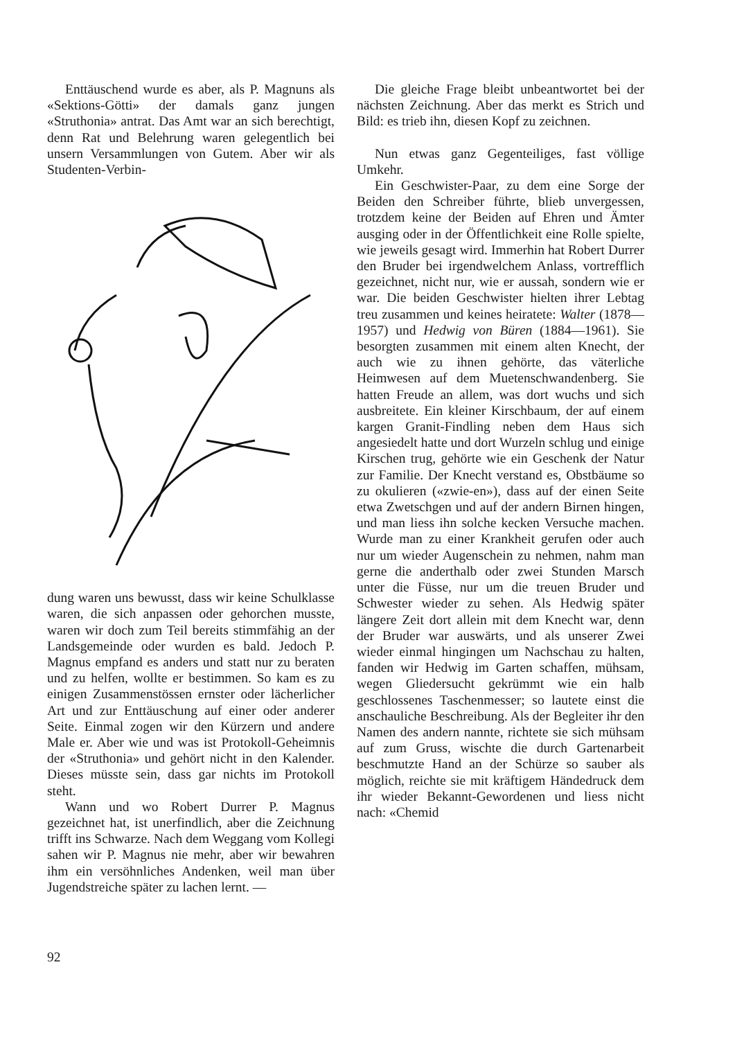Enttäuschend wurde es aber, als P. Magnuns als «Sektions-Götti» der damals ganz jungen «Struthonia» antrat. Das Amt war an sich berechtigt, denn Rat und Belehrung waren gelegentlich bei unsern Versammlungen von Gutem. Aber wir als Studenten-Verbin-
dung waren uns bewusst, dass wir keine Schulklasse waren, die sich anpassen oder gehorchen musste, waren wir doch zum Teil bereits stimmfähig an der Landsgemeinde oder wurden es bald. Jedoch P. Magnus empfand es anders und statt nur zu beraten und zu helfen, wollte er bestimmen. So kam es zu einigen Zusammenstössen ernster oder lächerlicher Art und zur Enttäuschung auf einer oder anderer Seite. Einmal zogen wir den Kürzern und andere Male er. Aber wie und was ist Protokoll-Geheimnis der «Struthonia» und gehört nicht in den Kalender. Dieses müsste sein, dass gar nichts im Protokoll steht.
Wann und wo Robert Durrer P. Magnus gezeichnet hat, ist unerfindlich, aber die Zeichnung trifft ins Schwarze. Nach dem Weggang vom Kollegi sahen wir P. Magnus nie mehr, aber wir bewahren ihm ein versöhnliches Andenken, weil man über Jugendstreiche später zu lachen lernt. —
Die gleiche Frage bleibt unbeantwortet bei der nächsten Zeichnung. Aber das merkt es Strich und Bild: es trieb ihn, diesen Kopf zu zeichnen.
Nun etwas ganz Gegenteiliges, fast völlige Umkehr.
Ein Geschwister-Paar, zu dem eine Sorge der Beiden den Schreiber führte, blieb unvergessen, trotzdem keine der Beiden auf Ehren und Ämter ausging oder in der Öffentlichkeit eine Rolle spielte, wie jeweils gesagt wird. Immerhin hat Robert Durrer den Bruder bei irgendwelchem Anlass, vortrefflich gezeichnet, nicht nur, wie er aussah, sondern wie er war. Die beiden Geschwister hielten ihrer Lebtag treu zusammen und keines heiratete: Walter (1878—1957) und Hedwig von Büren (1884—1961). Sie besorgten zusammen mit einem alten Knecht, der auch wie zu ihnen gehörte, das väterliche Heimwesen auf dem Muetenschwandenberg. Sie hatten Freude an allem, was dort wuchs und sich ausbreitete. Ein kleiner Kirschbaum, der auf einem kargen Granit-Findling neben dem Haus sich angesiedelt hatte und dort Wurzeln schlug und einige Kirschen trug, gehörte wie ein Geschenk der Natur zur Familie. Der Knecht verstand es, Obstbäume so zu okulieren («zwie-en»), dass auf der einen Seite etwa Zwetschgen und auf der andern Birnen hingen, und man liess ihn solche kecken Versuche machen. Wurde man zu einer Krankheit gerufen oder auch nur um wieder Augenschein zu nehmen, nahm man gerne die anderthalb oder zwei Stunden Marsch unter die Füsse, nur um die treuen Bruder und Schwester wieder zu sehen. Als Hedwig später längere Zeit dort allein mit dem Knecht war, denn der Bruder war auswärts, und als unserer Zwei wieder einmal hingingen um Nachschau zu halten, fanden wir Hedwig im Garten schaffen, mühsam, wegen Gliedersucht gekrümmt wie ein halb geschlossenes Taschenmesser; so lautete einst die anschauliche Beschreibung. Als der Begleiter ihr den Namen des andern nannte, richtete sie sich mühsam auf zum Gruss, wischte die durch Gartenarbeit beschmutzte Hand an der Schürze so sauber als möglich, reichte sie mit kräftigem Händedruck dem ihr wieder Bekannt-Gewordenen und liess nicht nach: «Chemid
92